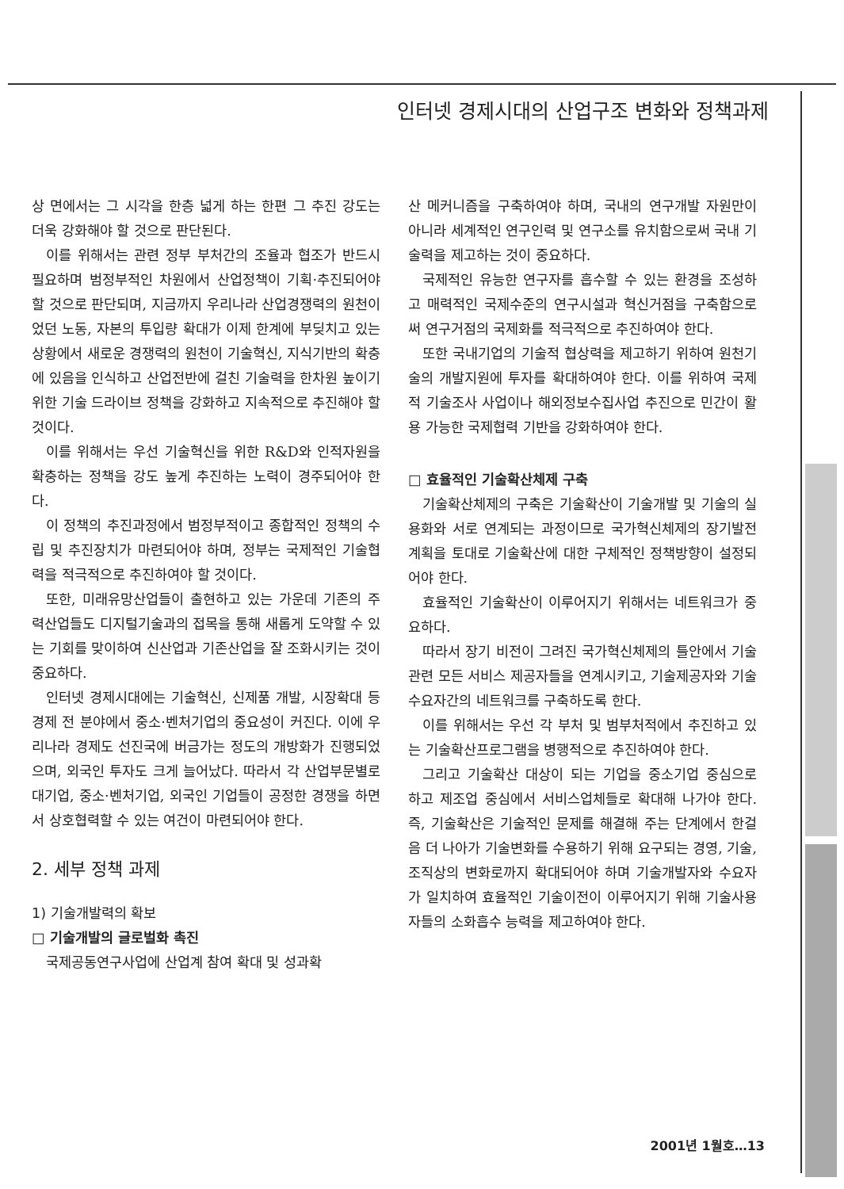인터넷 경제시대의 산업구조 변화와 정책과제
상 면에서는 그 시각을 한층 넓게 하는 한편 그 추진 강도는 더욱 강화해야 할 것으로 판단된다.
이를 위해서는 관련 정부 부처간의 조율과 협조가 반드시 필요하며 범정부적인 차원에서 산업정책이 기획·추진되어야 할 것으로 판단되며, 지금까지 우리나라 산업경쟁력의 원천이었던 노동, 자본의 투입량 확대가 이제 한계에 부딪치고 있는 상황에서 새로운 경쟁력의 원천이 기술혁신, 지식기반의 확충에 있음을 인식하고 산업전반에 걸친 기술력을 한차원 높이기 위한 기술 드라이브 정책을 강화하고 지속적으로 추진해야 할 것이다.
이를 위해서는 우선 기술혁신을 위한 R&D와 인적자원을 확충하는 정책을 강도 높게 추진하는 노력이 경주되어야 한다.
이 정책의 추진과정에서 범정부적이고 종합적인 정책의 수립 및 추진장치가 마련되어야 하며, 정부는 국제적인 기술협력을 적극적으로 추진하여야 할 것이다.
또한, 미래유망산업들이 출현하고 있는 가운데 기존의 주력산업들도 디지털기술과의 접목을 통해 새롭게 도약할 수 있는 기회를 맞이하여 신산업과 기존산업을 잘 조화시키는 것이 중요하다.
인터넷 경제시대에는 기술혁신, 신제품 개발, 시장확대 등 경제 전 분야에서 중소·벤처기업의 중요성이 커진다. 이에 우리나라 경제도 선진국에 버금가는 정도의 개방화가 진행되었으며, 외국인 투자도 크게 늘어났다. 따라서 각 산업부문별로 대기업, 중소·벤처기업, 외국인 기업들이 공정한 경쟁을 하면서 상호협력할 수 있는 여건이 마련되어야 한다.
2. 세부 정책 과제
1) 기술개발력의 확보
□ 기술개발의 글로벌화 촉진
국제공동연구사업에 산업계 참여 확대 및 성과확
산 메커니즘을 구축하여야 하며, 국내의 연구개발 자원만이 아니라 세계적인 연구인력 및 연구소를 유치함으로써 국내 기술력을 제고하는 것이 중요하다.
국제적인 유능한 연구자를 흡수할 수 있는 환경을 조성하고 매력적인 국제수준의 연구시설과 혁신거점을 구축함으로써 연구거점의 국제화를 적극적으로 추진하여야 한다.
또한 국내기업의 기술적 협상력을 제고하기 위하여 원천기술의 개발지원에 투자를 확대하여야 한다. 이를 위하여 국제적 기술조사 사업이나 해외정보수집사업 추진으로 민간이 활용 가능한 국제협력 기반을 강화하여야 한다.
□ 효율적인 기술확산체제 구축
기술확산체제의 구축은 기술확산이 기술개발 및 기술의 실용화와 서로 연계되는 과정이므로 국가혁신체제의 장기발전계획을 토대로 기술확산에 대한 구체적인 정책방향이 설정되어야 한다.
효율적인 기술확산이 이루어지기 위해서는 네트워크가 중요하다.
따라서 장기 비전이 그려진 국가혁신체제의 틀안에서 기술관련 모든 서비스 제공자들을 연계시키고, 기술제공자와 기술수요자간의 네트워크를 구축하도록 한다.
이를 위해서는 우선 각 부처 및 범부처적에서 추진하고 있는 기술확산프로그램을 병행적으로 추진하여야 한다.
그리고 기술확산 대상이 되는 기업을 중소기업 중심으로 하고 제조업 중심에서 서비스업체들로 확대해 나가야 한다. 즉, 기술확산은 기술적인 문제를 해결해 주는 단계에서 한걸음 더 나아가 기술변화를 수용하기 위해 요구되는 경영, 기술, 조직상의 변화로까지 확대되어야 하며 기술개발자와 수요자가 일치하여 효율적인 기술이전이 이루어지기 위해 기술사용자들의 소화흡수 능력을 제고하여야 한다.
2001년 1월호…13